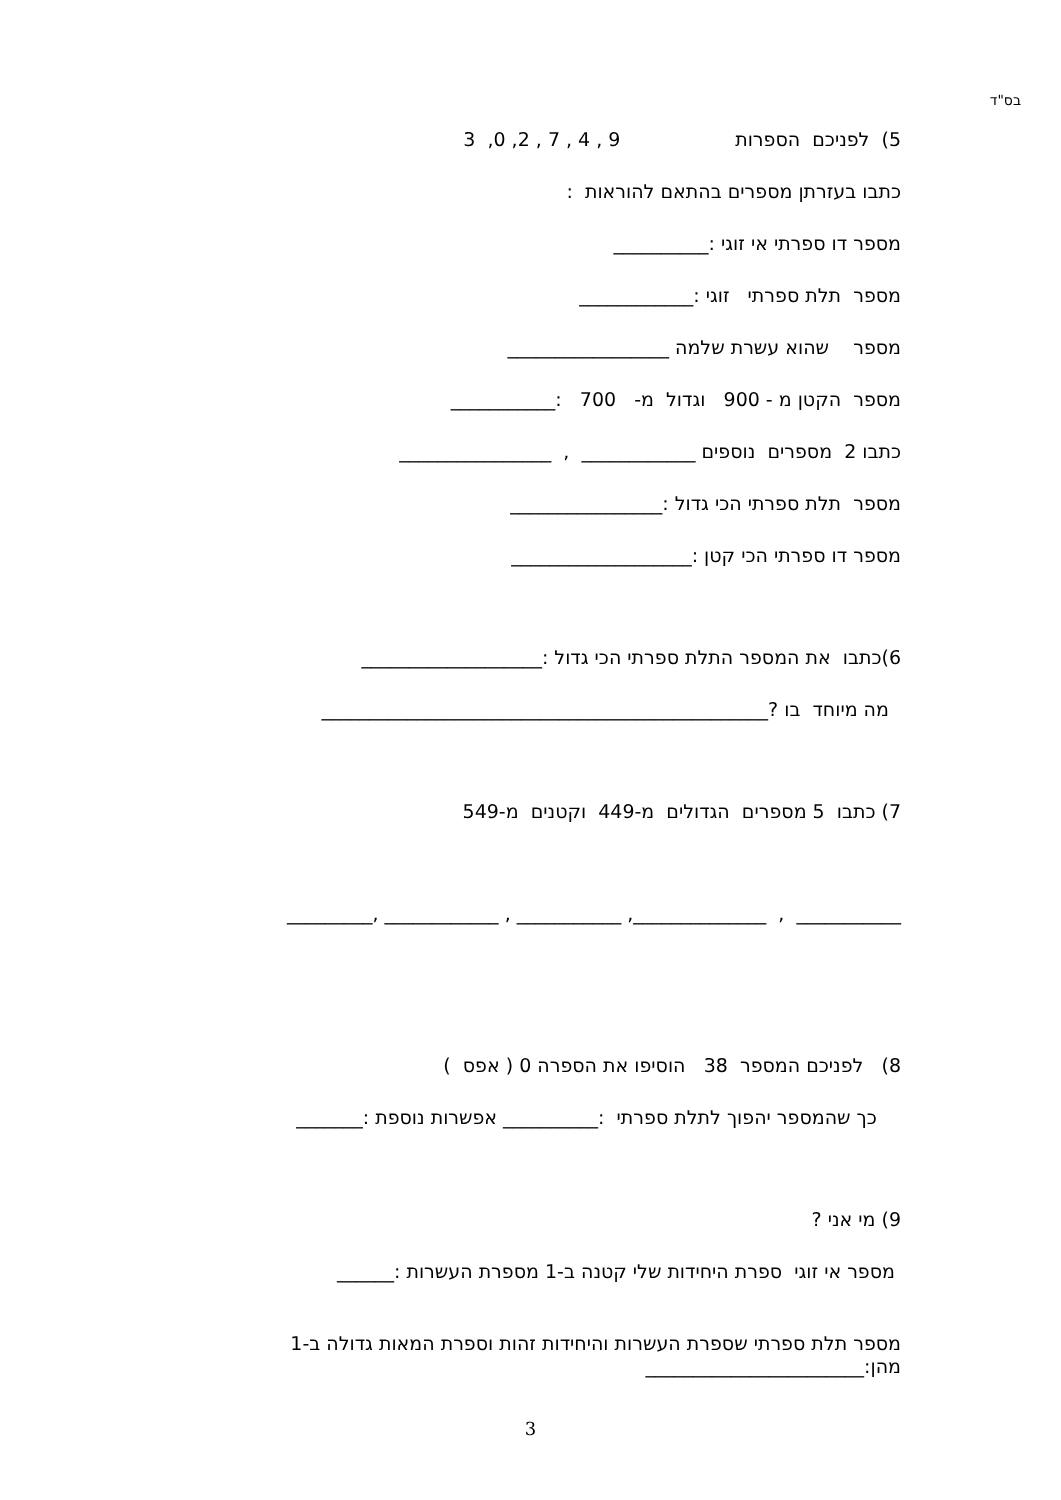בס"ד
5) לפניכם הספרות 9 , 4 , 7 , 2, 0, 3
כתבו בעזרתן מספרים בהתאם להוראות :
מספר דו ספרתי אי זוגי :__________
מספר תלת ספרתי זוגי :____________
מספר שהוא עשרת שלמה _________________
מספר הקטן מ - 900 וגדול מ- 700 :___________
כתבו 2 מספרים נוספים ____________ , ________________
מספר תלת ספרתי הכי גדול :________________
מספר דו ספרתי הכי קטן :___________________
6)כתבו את המספר התלת ספרתי הכי גדול :___________________
מה מיוחד בו ?_______________________________________________
7) כתבו 5 מספרים הגדולים מ-449 וקטנים מ-549
___________ , ______________, ___________ , ____________ ,_________
8) לפניכם המספר 38 הוסיפו את הספרה 0 ( אפס )
כך שהמספר יהפוך לתלת ספרתי :__________ אפשרות נוספת :_______
9) מי אני ?
מספר אי זוגי ספרת היחידות שלי קטנה ב-1 מספרת העשרות :______
מספר תלת ספרתי שספרת העשרות והיחידות זהות וספרת המאות גדולה ב-1 מהן:_______________________
3